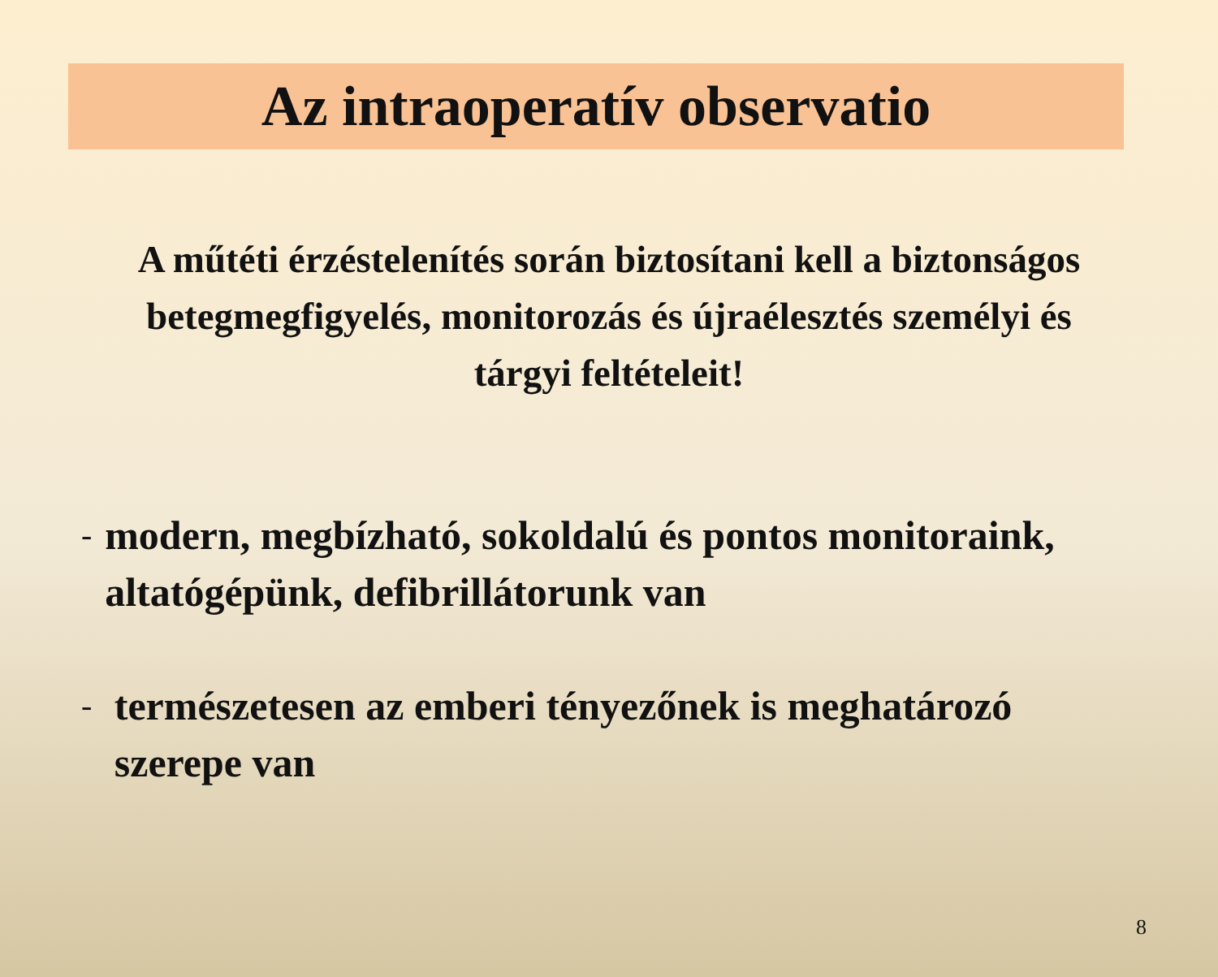Az intraoperatív observatio
A műtéti érzéstelenítés során biztosítani kell a biztonságos betegmegfigyelés, monitorozás és újraélesztés személyi és tárgyi feltételeit!
- modern, megbízható, sokoldalú és pontos monitoraink, altatógépünk, defibrillátorunk van
- természetesen az emberi tényezőnek is meghatározó szerepe van
8